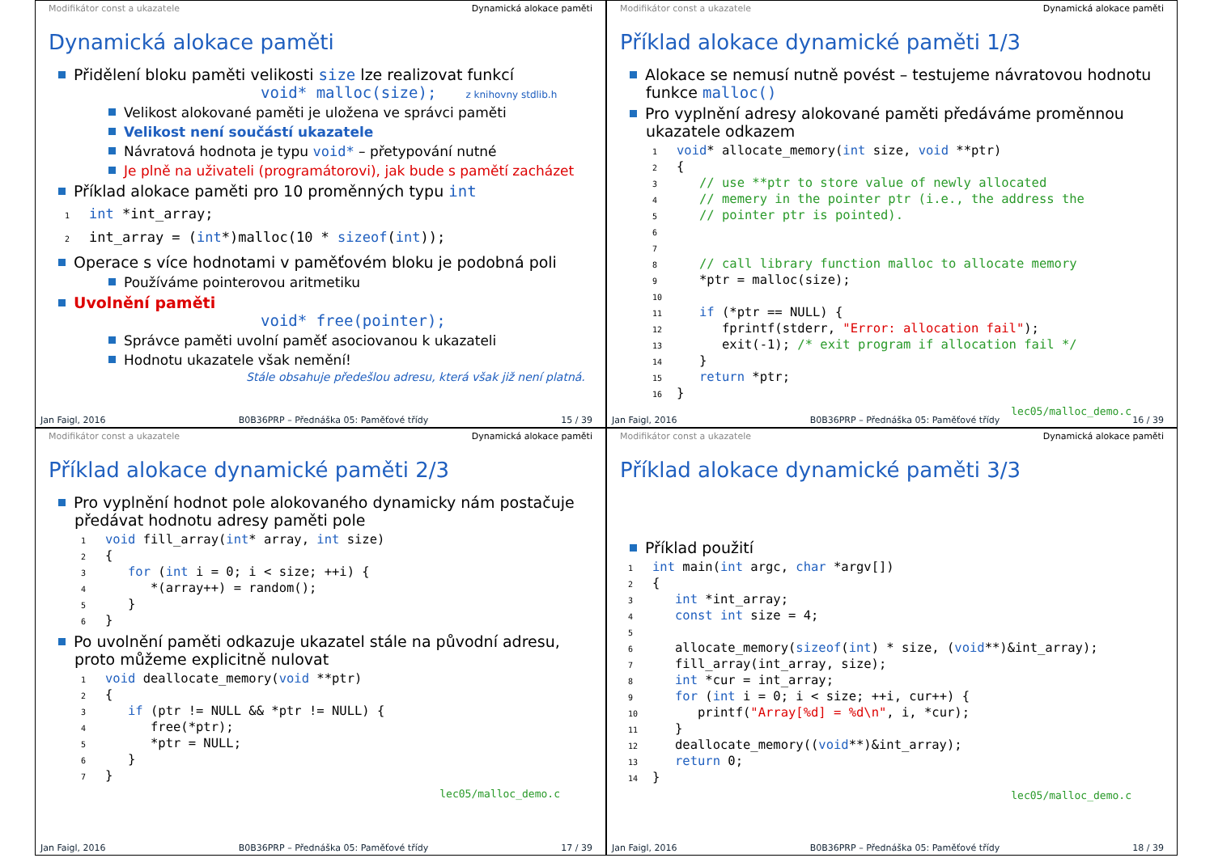Modifikátor const a ukazatele Dynamická alokace paměti
Dynamická alokace paměti
Přidělení bloku paměti velikosti size lze realizovat funkcí
void* malloc(size); z knihovny stdlib.h
Velikost alokované paměti je uložena ve správci paměti
Velikost není součástí ukazatele
Návratová hodnota je typu void* – přetypování nutné
Je plně na uživateli (programátorovi), jak bude s pamětí zacházet
Příklad alokace paměti pro 10 proměnných typu int
1 int *int_array;
2int_array = (int*)malloc(10 * sizeof(int));
Operace s více hodnotami v paměťovém bloku je podobná poli
Používáme pointerovou aritmetiku
Uvolnění paměti
void* free(pointer);
Správce paměti uvolní paměť asociovanou k ukazateli
Hodnotu ukazatele však nemění!
Stále obsahuje předešlou adresu, která však již není platná.
Jan Faigl, 2016 B0B36PRP – Přednáška 05: Paměťové třídy 15 / 39
Modifikátor const a ukazatele Dynamická alokace paměti
Příklad alokace dynamické paměti 1/3
Alokace se nemusí nutně povést – testujeme návratovou hodnotu funkce malloc()
Pro vyplnění adresy alokované paměti předáváme proměnnou ukazatele odkazem
1 void* allocate_memory(int size, void **ptr)
2{
3   // use **ptr to store value of newly allocated
4   // memery in the pointer ptr (i.e., the address the
5   // pointer ptr is pointed).
6
7
8   // call library function malloc to allocate memory
9   *ptr = malloc(size);
10
11   if (*ptr == NULL) {
12      fprintf(stderr, "Error: allocation fail");
13      exit(-1); /* exit program if allocation fail */
14   }
15   return *ptr;
16}
lec05/malloc_demo.c
Jan Faigl, 2016 B0B36PRP – Přednáška 05: Paměťové třídy 16 / 39
Modifikátor const a ukazatele Dynamická alokace paměti
Příklad alokace dynamické paměti 2/3
Pro vyplnění hodnot pole alokovaného dynamicky nám postačuje předávat hodnotu adresy paměti pole
1 void fill_array(int* array, int size)
2{
3   for (int i = 0; i < size; ++i) {
4      *(array++) = random();
5   }
6}
Po uvolnění paměti odkazuje ukazatel stále na původní adresu, proto můžeme explicitně nulovat
1 void deallocate_memory(void **ptr)
2{
3   if (ptr != NULL && *ptr != NULL) {
4      free(*ptr);
5      *ptr = NULL;
6   }
7}
lec05/malloc_demo.c
Jan Faigl, 2016 B0B36PRP – Přednáška 05: Paměťové třídy 17 / 39
Modifikátor const a ukazatele Dynamická alokace paměti
Příklad alokace dynamické paměti 3/3
Příklad použití
1 int main(int argc, char *argv[])
2{
3   int *int_array;
4   const int size = 4;
5
6   allocate_memory(sizeof(int) * size, (void**)&int_array);
7   fill_array(int_array, size);
8   int *cur = int_array;
9   for (int i = 0; i < size; ++i, cur++) {
10      printf("Array[%d] = %d\n", i, *cur);
11   }
12   deallocate_memory((void**)&int_array);
13   return 0;
14}
lec05/malloc_demo.c
Jan Faigl, 2016 B0B36PRP – Přednáška 05: Paměťové třídy 18 / 39